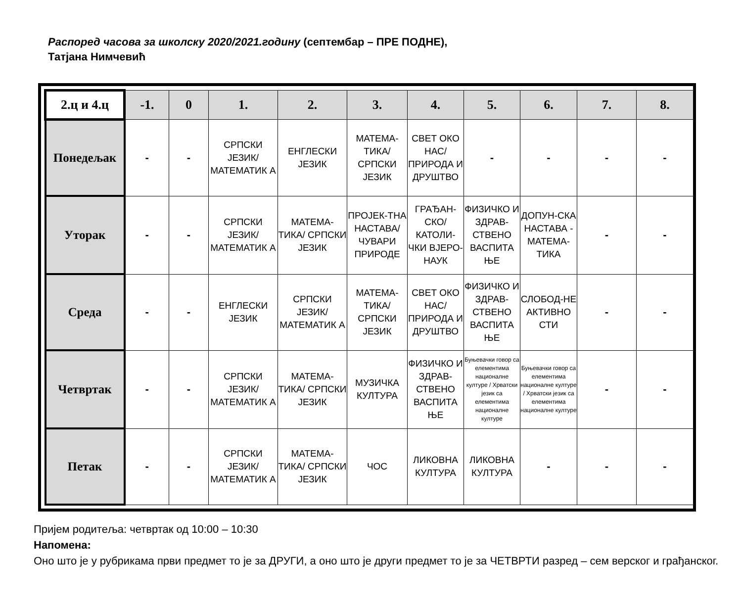Распоред часова за школску 2020/2021.годину (септембар – ПРЕ ПОДНЕ),
Татјана Нимчевић
| 2.ц и 4.ц | -1. | 0 | 1. | 2. | 3. | 4. | 5. | 6. | 7. | 8. |
| --- | --- | --- | --- | --- | --- | --- | --- | --- | --- | --- |
| Понедељак | - | - | СРПСКИ ЈЕЗИК/ МАТЕМАТИК А | ЕНГЛЕСКИ ЈЕЗИК | МАТЕМА-ТИКА/ СРПСКИ ЈЕЗИК | СВЕТ ОКО НАС/ ПРИРОДА И ДРУШТВО | - | - | - | - |
| Уторак | - | - | СРПСКИ ЈЕЗИК/ МАТЕМАТИК А | МАТЕМА-ТИКА/ СРПСКИ ЈЕЗИК | ПРОЈЕК-ТНА НАСТАВА/ ЧУВАРИ ПРИРОДЕ | ГРАЂАН-СКО/ КАТОЛИ-ЧКИ ВЈЕРО-НАУК | ФИЗИЧКО И ЗДРАВ-СТВЕНО ВАСПИТА ЊЕ | ДОПУН-СКА НАСТАВА - МАТЕМА-ТИКА | - | - |
| Среда | - | - | ЕНГЛЕСКИ ЈЕЗИК | СРПСКИ ЈЕЗИК/ МАТЕМАТИК А | МАТЕМА-ТИКА/ СРПСКИ ЈЕЗИК | СВЕТ ОКО НАС/ ПРИРОДА И ДРУШТВО | ФИЗИЧКО И ЗДРАВ-СТВЕНО ВАСПИТА ЊЕ | СЛОБОД-НЕ АКТИВНО СТИ | - | - |
| Четвртак | - | - | СРПСКИ ЈЕЗИК/ МАТЕМАТИК А | МАТЕМА-ТИКА/ СРПСКИ ЈЕЗИК | МУЗИЧКА КУЛТУРА | ФИЗИЧКО И ЗДРАВ-СТВЕНО ВАСПИТА ЊЕ | Буњевачки говор са елементима националне културе / Хрватски језик са елементима националне културе | Буњевачки говор са елементима националне културе / Хрватски језик са елементима националне културе | - | - |
| Петак | - | - | СРПСКИ ЈЕЗИК/ МАТЕМАТИК А | МАТЕМА-ТИКА/ СРПСКИ ЈЕЗИК | ЧОС | ЛИКОВНА КУЛТУРА | ЛИКОВНА КУЛТУРА | - | - | - |
Пријем родитеља: четвртак од 10:00 – 10:30
Напомена:
Оно што је у рубрикама први предмет то је за ДРУГИ, а оно што је други предмет то је за ЧЕТВРТИ разред – сем верског и грађанског.